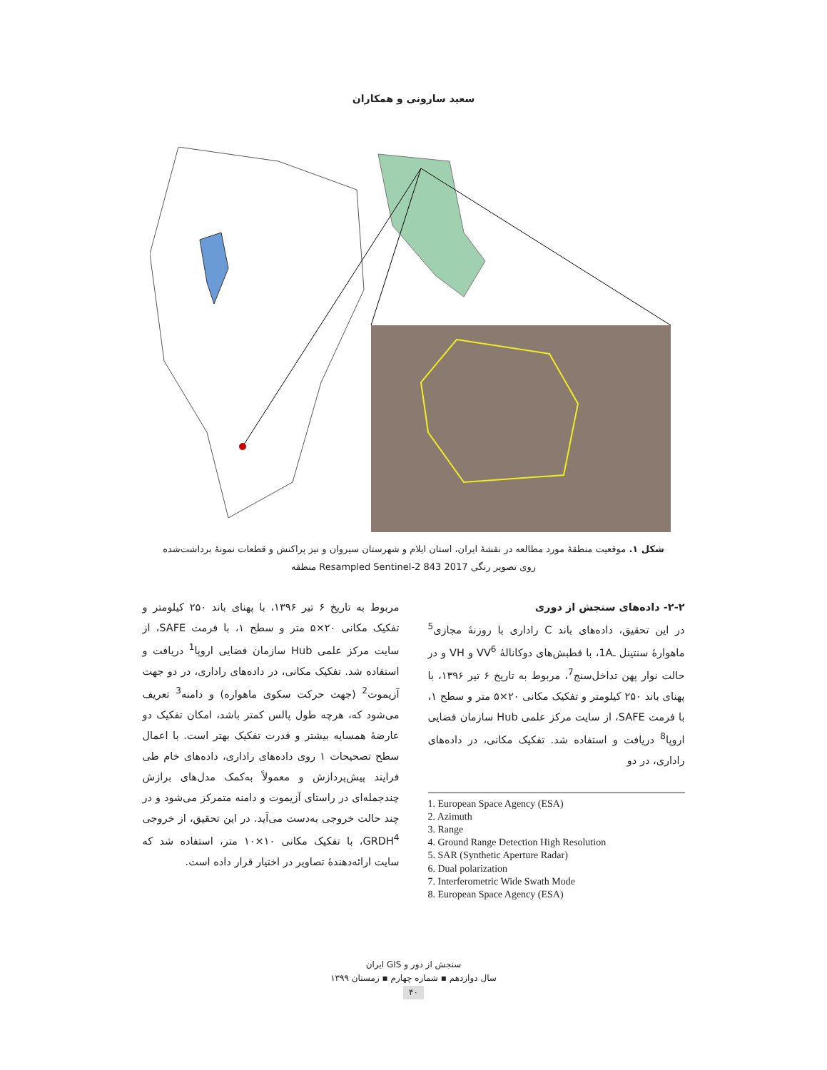سعید سارونی و همکاران
شکل ۱. موقعیت منطقهٔ مورد مطالعه در نقشهٔ ایران، استان ایلام و شهرستان سیروان و نیز پراکنش و قطعات نمونهٔ برداشت‌شده روی تصویر رنگی Resampled Sentinel-2 843 2017 منطقه
مربوط به تاریخ ۶ تیر ۱۳۹۶، با پهنای باند ۲۵۰ کیلومتر و تفکیک مکانی ۲۰×۵ متر و سطح ۱، با فرمت SAFE، از سایت مرکز علمی Hub سازمان فضایی اروپا<sup>1</sup> دریافت و استفاده شد. تفکیک مکانی، در داده‌های راداری، در دو جهت آزیموت<sup>2</sup> (جهت حرکت سکوی ماهواره) و دامنه<sup>3</sup> تعریف می‌شود که، هرچه طول پالس کمتر باشد، امکان تفکیک دو عارضهٔ همسایه بیشتر و قدرت تفکیک بهتر است. با اعمال سطح تصحیحات ۱ روی داده‌های راداری، داده‌های خام طی فرایند پیش‌پردازش و معمولاً به‌کمک مدل‌های برازش چندجمله‌ای در راستای آزیموت و دامنه متمرکز می‌شود و در چند حالت خروجی به‌دست می‌آید. در این تحقیق، از خروجی GRDH<sup>4</sup>، با تفکیک مکانی ۱۰×۱۰ متر، استفاده شد که سایت ارائه‌دهندهٔ تصاویر در اختیار قرار داده است.
۲-۲- داده‌های سنجش از دوری
در این تحقیق، داده‌های باند C راداری با روزنهٔ مجازی<sup>5</sup> ماهوارهٔ سنتینل ـ1A، با قطبش‌های دوکانالهٔ VV<sup>6</sup> و VH و در حالت نوار پهن تداخل‌سنج<sup>7</sup>، مربوط به تاریخ ۶ تیر ۱۳۹۶، با پهنای باند ۲۵۰ کیلومتر و تفکیک مکانی ۲۰×۵ متر و سطح ۱، با فرمت SAFE، از سایت مرکز علمی Hub سازمان فضایی اروپا<sup>8</sup> دریافت و استفاده شد. تفکیک مکانی، در داده‌های راداری، در دو
1. European Space Agency (ESA)
2. Azimuth
3. Range
4. Ground Range Detection High Resolution
5. SAR (Synthetic Aperture Radar)
6. Dual polarization
7. Interferometric Wide Swath Mode
8. European Space Agency (ESA)
سنجش از دور و GIS ایران
سال دوازدهم ▪ شماره چهارم ▪ زمستان ۱۳۹۹
۴۰